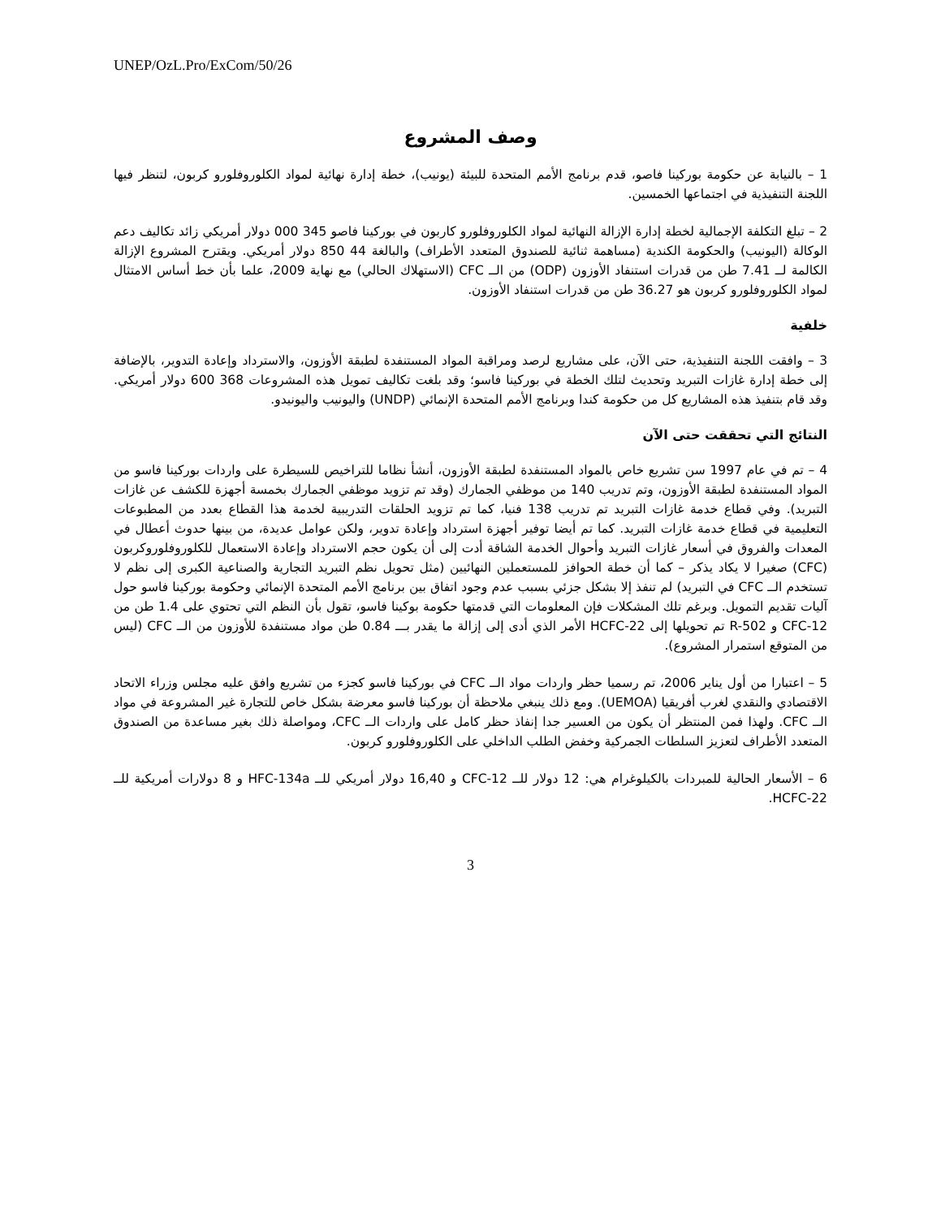UNEP/OzL.Pro/ExCom/50/26
وصف المشروع
1 – بالنيابة عن حكومة بوركينا فاصو، قدم برنامج الأمم المتحدة للبيئة (يونيب)، خطة إدارة نهائية لمواد الكلوروفلورو كربون، لتنظر فيها اللجنة التنفيذية في اجتماعها الخمسين.
2 – تبلغ التكلفة الإجمالية لخطة إدارة الإزالة النهائية لمواد الكلوروفلورو كاربون في بوركينا فاصو 345 000 دولار أمريكي زائد تكاليف دعم الوكالة (اليونيب) والحكومة الكندية (مساهمة ثنائية للصندوق المتعدد الأطراف) والبالغة 44 850 دولار أمريكي. ويقترح المشروع الإزالة الكالمة لــ 7.41 طن من قدرات استنفاد الأوزون (ODP) من الــ CFC (الاستهلاك الحالي) مع نهاية 2009، علما بأن خط أساس الامتثال لمواد الكلوروفلورو كربون هو 36.27 طن من قدرات استنفاد الأوزون.
خلفية
3 – وافقت اللجنة التنفيذية، حتى الآن، على مشاريع لرصد ومراقبة المواد المستنفدة لطبقة الأوزون، والاسترداد وإعادة التدوير، بالإضافة إلى خطة إدارة غازات التبريد وتحديث لتلك الخطة في بوركينا فاسو؛ وقد بلغت تكاليف تمويل هذه المشروعات 368 600 دولار أمريكي. وقد قام بتنفيذ هذه المشاريع كل من حكومة كندا وبرنامج الأمم المتحدة الإنمائي (UNDP) واليونيب واليونيدو.
النتائج التي تحققت حتى الآن
4 – تم في عام 1997 سن تشريع خاص بالمواد المستنفدة لطبقة الأوزون، أنشأ نظاما للتراخيص للسيطرة على واردات بوركينا فاسو من المواد المستنفدة لطبقة الأوزون، وتم تدريب 140 من موظفي الجمارك (وقد تم تزويد موظفي الجمارك بخمسة أجهزة للكشف عن غازات التبريد). وفي قطاع خدمة غازات التبريد تم تدريب 138 فنيا، كما تم تزويد الحلقات التدريبية لخدمة هذا القطاع بعدد من المطبوعات التعليمية في قطاع خدمة غازات التبريد. كما تم أيضا توفير أجهزة استرداد وإعادة تدوير، ولكن عوامل عديدة، من بينها حدوث أعطال في المعدات والفروق في أسعار غازات التبريد وأحوال الخدمة الشاقة أدت إلى أن يكون حجم الاسترداد وإعادة الاستعمال للكلوروفلوروكربون (CFC) صغيرا لا يكاد يذكر – كما أن خطة الحوافز للمستعملين النهائيين (مثل تحويل نظم التبريد التجارية والصناعية الكبرى إلى نظم لا تستخدم الــ CFC في التبريد) لم تنفذ إلا بشكل جزئي بسبب عدم وجود اتفاق بين برنامج الأمم المتحدة الإنمائي وحكومة بوركينا فاسو حول آليات تقديم التمويل. وبرغم تلك المشكلات فإن المعلومات التي قدمتها حكومة بوكينا فاسو، تقول بأن النظم التي تحتوي على 1.4 طن من CFC-12 و R-502 تم تحويلها إلى HCFC-22 الأمر الذي أدى إلى إزالة ما يقدر بـــ 0.84 طن مواد مستنفدة للأوزون من الــ CFC (ليس من المتوقع استمرار المشروع).
5 – اعتبارا من أول يناير 2006، تم رسميا حظر واردات مواد الــ CFC في بوركينا فاسو كجزء من تشريع وافق عليه مجلس وزراء الاتحاد الاقتصادي والنقدي لغرب أفريقيا (UEMOA). ومع ذلك ينبغي ملاحظة أن بوركينا فاسو معرضة بشكل خاص للتجارة غير المشروعة في مواد الــ CFC. ولهذا فمن المنتظر أن يكون من العسير جدا إنفاذ حظر كامل على واردات الــ CFC، ومواصلة ذلك بغير مساعدة من الصندوق المتعدد الأطراف لتعزيز السلطات الجمركية وخفض الطلب الداخلي على الكلوروفلورو كربون.
6 – الأسعار الحالية للمبردات بالكيلوغرام هي: 12 دولار للــ CFC-12 و 16,40 دولار أمريكي للــ HFC-134a و 8 دولارات أمريكية للــ HCFC-22.
3